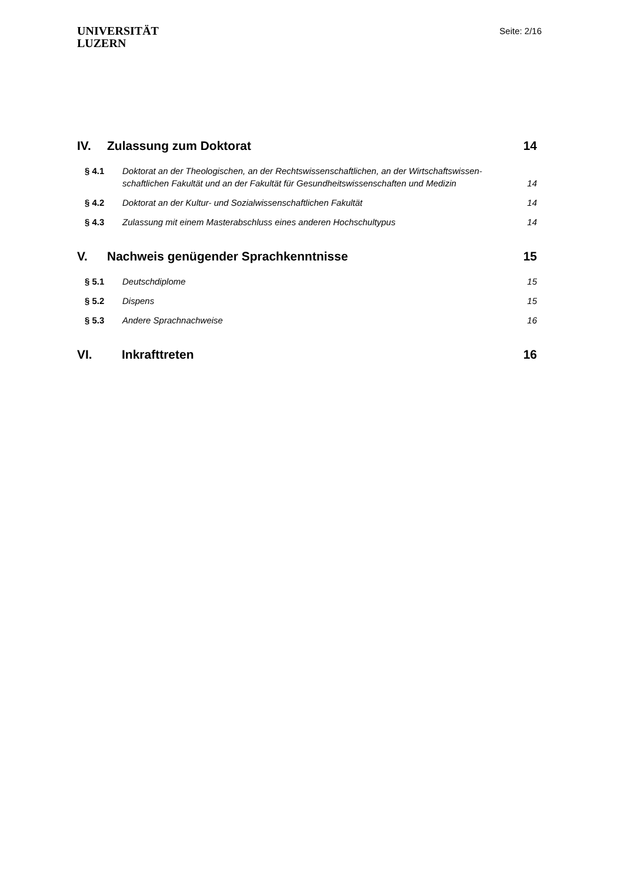UNIVERSITÄT
LUZERN
Seite: 2/16
IV. Zulassung zum Doktorat 14
§ 4.1 Doktorat an der Theologischen, an der Rechtswissenschaftlichen, an der Wirtschaftswissen-schaftlichen Fakultät und an der Fakultät für Gesundheitswissenschaften und Medizin 14
§ 4.2 Doktorat an der Kultur- und Sozialwissenschaftlichen Fakultät 14
§ 4.3 Zulassung mit einem Masterabschluss eines anderen Hochschultypus 14
V. Nachweis genügender Sprachkenntnisse 15
§ 5.1 Deutschdiplome 15
§ 5.2 Dispens 15
§ 5.3 Andere Sprachnachweise 16
VI. Inkrafttreten 16